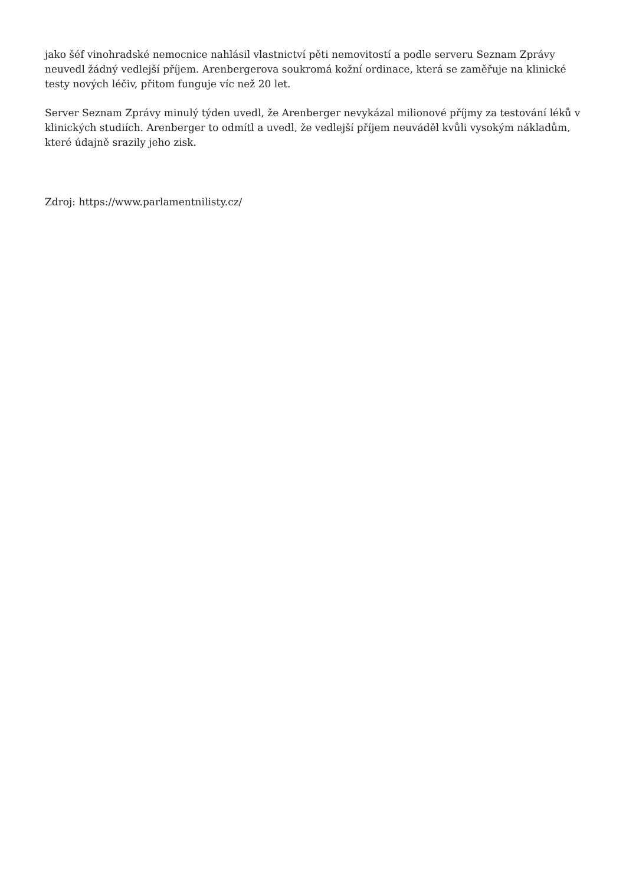jako šéf vinohradské nemocnice nahlásil vlastnictví pěti nemovitostí a podle serveru Seznam Zprávy neuvedl žádný vedlejší příjem. Arenbergerova soukromá kožní ordinace, která se zaměřuje na klinické testy nových léčiv, přitom funguje víc než 20 let.
Server Seznam Zprávy minulý týden uvedl, že Arenberger nevykázal milionové příjmy za testování léků v klinických studiích. Arenberger to odmítl a uvedl, že vedlejší příjem neuváděl kvůli vysokým nákladům, které údajně srazily jeho zisk.
Zdroj: https://www.parlamentnilisty.cz/